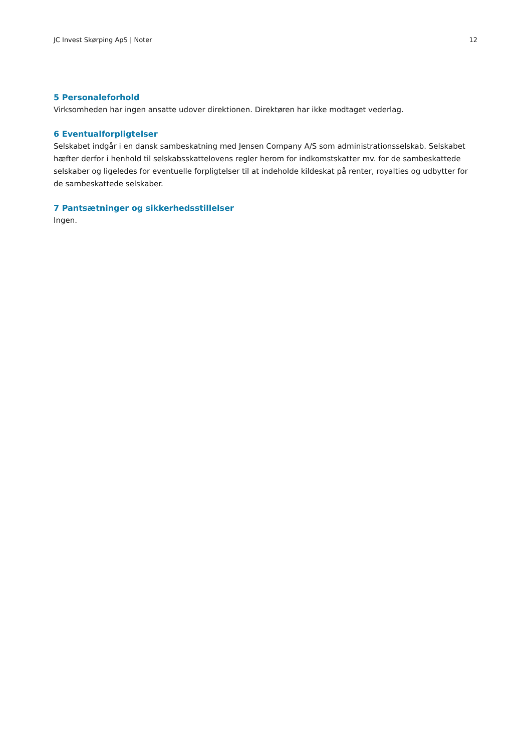JC Invest Skørping ApS | Noter 12
5 Personaleforhold
Virksomheden har ingen ansatte udover direktionen. Direktøren har ikke modtaget vederlag.
6 Eventualforpligtelser
Selskabet indgår i en dansk sambeskatning med Jensen Company A/S som administrationsselskab. Selskabet hæfter derfor i henhold til selskabsskattelovens regler herom for indkomstskatter mv. for de sambeskattede selskaber og ligeledes for eventuelle forpligtelser til at indeholde kildeskat på renter, royalties og udbytter for de sambeskattede selskaber.
7 Pantsætninger og sikkerhedsstillelser
Ingen.